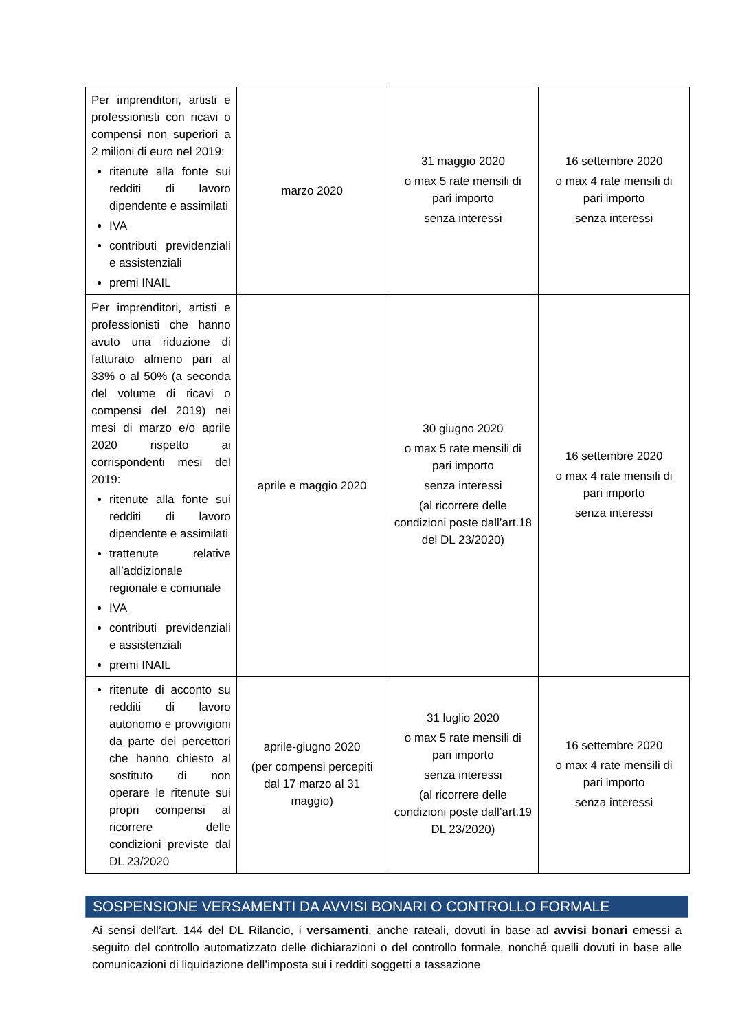| Per imprenditori, artisti e professionisti con ricavi o compensi non superiori a 2 milioni di euro nel 2019: ritenute alla fonte sui redditi di lavoro dipendente e assimilati IVA contributi previdenziali e assistenziali premi INAIL | marzo 2020 | 31 maggio 2020 o max 5 rate mensili di pari importo senza interessi | 16 settembre 2020 o max 4 rate mensili di pari importo senza interessi |
| Per imprenditori, artisti e professionisti che hanno avuto una riduzione di fatturato almeno pari al 33% o al 50% (a seconda del volume di ricavi o compensi del 2019) nei mesi di marzo e/o aprile 2020 rispetto ai corrispondenti mesi del 2019: ritenute alla fonte sui redditi di lavoro dipendente e assimilati trattenute relative all’addizionale regionale e comunale IVA contributi previdenziali e assistenziali premi INAIL | aprile e maggio 2020 | 30 giugno 2020 o max 5 rate mensili di pari importo senza interessi (al ricorrere delle condizioni poste dall’art.18 del DL 23/2020) | 16 settembre 2020 o max 4 rate mensili di pari importo senza interessi |
| ritenute di acconto su redditi di lavoro autonomo e provvigioni da parte dei percettori che hanno chiesto al sostituto di non operare le ritenute sui propri compensi al ricorrere delle condizioni previste dal DL 23/2020 | aprile-giugno 2020 (per compensi percepiti dal 17 marzo al 31 maggio) | 31 luglio 2020 o max 5 rate mensili di pari importo senza interessi (al ricorrere delle condizioni poste dall’art.19 DL 23/2020) | 16 settembre 2020 o max 4 rate mensili di pari importo senza interessi |
SOSPENSIONE VERSAMENTI DA AVVISI BONARI O CONTROLLO FORMALE
Ai sensi dell’art. 144 del DL Rilancio, i versamenti, anche rateali, dovuti in base ad avvisi bonari emessi a seguito del controllo automatizzato delle dichiarazioni o del controllo formale, nonché quelli dovuti in base alle comunicazioni di liquidazione dell’imposta sui i redditi soggetti a tassazione